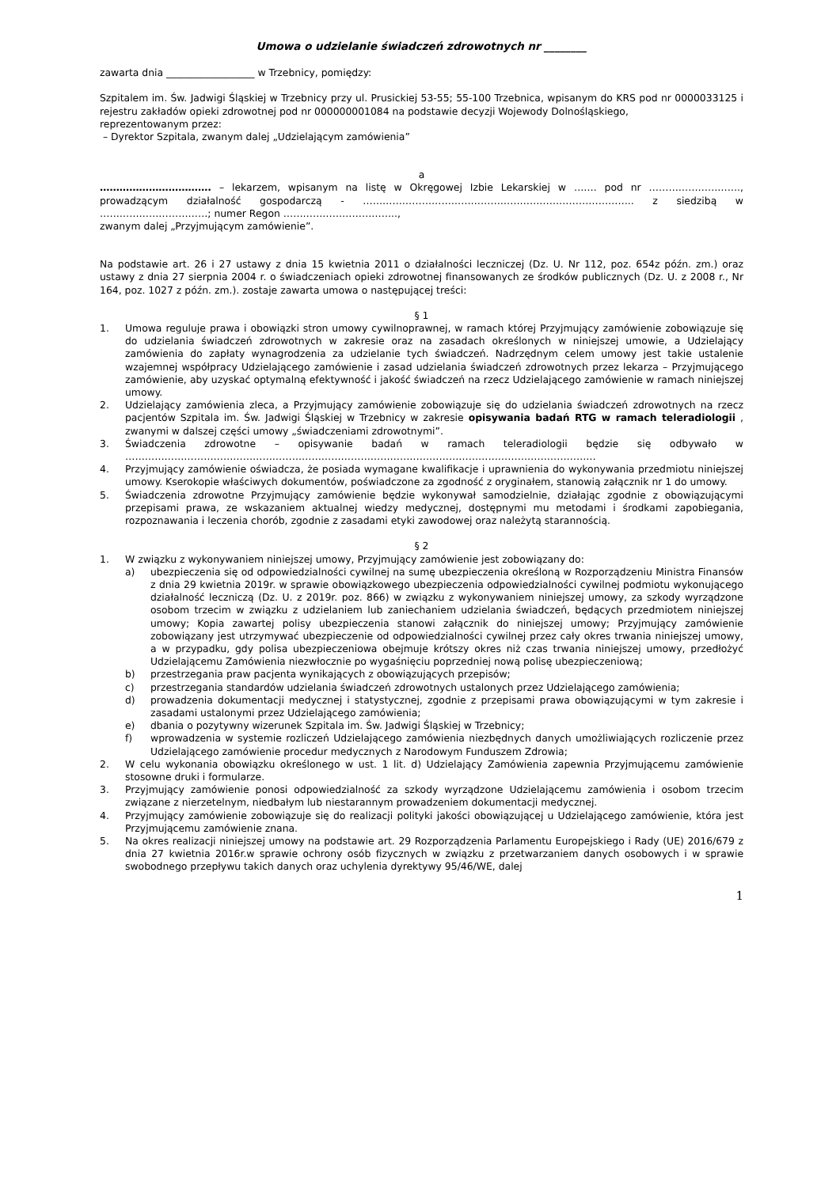Umowa o udzielanie świadczeń zdrowotnych nr ________
zawarta dnia __________________ w Trzebnicy, pomiędzy:
Szpitalem im. Św. Jadwigi Śląskiej w Trzebnicy przy ul. Prusickiej 53-55; 55-100 Trzebnica, wpisanym do KRS pod nr 0000033125 i rejestru zakładów opieki zdrowotnej pod nr 000000001084 na podstawie decyzji Wojewody Dolnośląskiego,
reprezentowanym przez:
– Dyrektor Szpitala, zwanym dalej „Udzielającym zamówienia”
a
……………………………. – lekarzem, wpisanym na listę w Okręgowej Izbie Lekarskiej w ……. pod nr ………………………., prowadzącym działalność gospodarczą - ……………………………………………………………………….. z siedzibą w ……………………………; numer Regon ……………………………..,
zwanym dalej „Przyjmującym zamówienie”.
Na podstawie art. 26 i 27 ustawy z dnia 15 kwietnia 2011 o działalności leczniczej (Dz. U. Nr 112, poz. 654z późn. zm.) oraz ustawy z dnia 27 sierpnia 2004 r. o świadczeniach opieki zdrowotnej finansowanych ze środków publicznych (Dz. U. z 2008 r., Nr 164, poz. 1027 z późn. zm.). zostaje zawarta umowa o następującej treści:
§ 1
1. Umowa reguluje prawa i obowiązki stron umowy cywilnoprawnej, w ramach której Przyjmujący zamówienie zobowiązuje się do udzielania świadczeń zdrowotnych w zakresie oraz na zasadach określonych w niniejszej umowie, a Udzielający zamówienia do zapłaty wynagrodzenia za udzielanie tych świadczeń. Nadrzędnym celem umowy jest takie ustalenie wzajemnej współpracy Udzielającego zamówienie i zasad udzielania świadczeń zdrowotnych przez lekarza – Przyjmującego zamówienie, aby uzyskać optymalną efektywność i jakość świadczeń na rzecz Udzielającego zamówienie w ramach niniejszej umowy.
2. Udzielający zamówienia zleca, a Przyjmujący zamówienie zobowiązuje się do udzielania świadczeń zdrowotnych na rzecz pacjentów Szpitala im. Św. Jadwigi Śląskiej w Trzebnicy w zakresie opisywania badań RTG w ramach teleradiologii , zwanymi w dalszej części umowy „świadczeniami zdrowotnymi”.
3. Świadczenia zdrowotne – opisywanie badań w ramach teleradiologii będzie się odbywało w ………………………………………………………………………………………………………………………………
4. Przyjmujący zamówienie oświadcza, że posiada wymagane kwalifikacje i uprawnienia do wykonywania przedmiotu niniejszej umowy. Kserokopie właściwych dokumentów, poświadczone za zgodność z oryginałem, stanowią załącznik nr 1 do umowy.
5. Świadczenia zdrowotne Przyjmujący zamówienie będzie wykonywał samodzielnie, działając zgodnie z obowiązującymi przepisami prawa, ze wskazaniem aktualnej wiedzy medycznej, dostępnymi mu metodami i środkami zapobiegania, rozpoznawania i leczenia chorób, zgodnie z zasadami etyki zawodowej oraz należytą starannością.
§ 2
1. W związku z wykonywaniem niniejszej umowy, Przyjmujący zamówienie jest zobowiązany do:
a) ubezpieczenia się od odpowiedzialności cywilnej na sumę ubezpieczenia określoną w Rozporządzeniu Ministra Finansów z dnia 29 kwietnia 2019r. w sprawie obowiązkowego ubezpieczenia odpowiedzialności cywilnej podmiotu wykonującego działalność leczniczą (Dz. U. z 2019r. poz. 866) w związku z wykonywaniem niniejszej umowy, za szkody wyrządzone osobom trzecim w związku z udzielaniem lub zaniechaniem udzielania świadczeń, będących przedmiotem niniejszej umowy; Kopia zawartej polisy ubezpieczenia stanowi załącznik do niniejszej umowy; Przyjmujący zamówienie zobowiązany jest utrzymywać ubezpieczenie od odpowiedzialności cywilnej przez cały okres trwania niniejszej umowy, a w przypadku, gdy polisa ubezpieczeniowa obejmuje krótszy okres niż czas trwania niniejszej umowy, przedłożyć Udzielającemu Zamówienia niezwłocznie po wygaśnięciu poprzedniej nową polisę ubezpieczeniową;
b) przestrzegania praw pacjenta wynikających z obowiązujących przepisów;
c) przestrzegania standardów udzielania świadczeń zdrowotnych ustalonych przez Udzielającego zamówienia;
d) prowadzenia dokumentacji medycznej i statystycznej, zgodnie z przepisami prawa obowiązującymi w tym zakresie i zasadami ustalonymi przez Udzielającego zamówienia;
e) dbania o pozytywny wizerunek Szpitala im. Św. Jadwigi Śląskiej w Trzebnicy;
f) wprowadzenia w systemie rozliczeń Udzielającego zamówienia niezbędnych danych umożliwiających rozliczenie przez Udzielającego zamówienie procedur medycznych z Narodowym Funduszem Zdrowia;
2. W celu wykonania obowiązku określonego w ust. 1 lit. d) Udzielający Zamówienia zapewnia Przyjmującemu zamówienie stosowne druki i formularze.
3. Przyjmujący zamówienie ponosi odpowiedzialność za szkody wyrządzone Udzielającemu zamówienia i osobom trzecim związane z nierzetelnym, niedbałym lub niestarannym prowadzeniem dokumentacji medycznej.
4. Przyjmujący zamówienie zobowiązuje się do realizacji polityki jakości obowiązującej u Udzielającego zamówienie, która jest Przyjmującemu zamówienie znana.
5. Na okres realizacji niniejszej umowy na podstawie art. 29 Rozporządzenia Parlamentu Europejskiego i Rady (UE) 2016/679 z dnia 27 kwietnia 2016r.w sprawie ochrony osób fizycznych w związku z przetwarzaniem danych osobowych i w sprawie swobodnego przepływu takich danych oraz uchylenia dyrektywy 95/46/WE, dalej
1